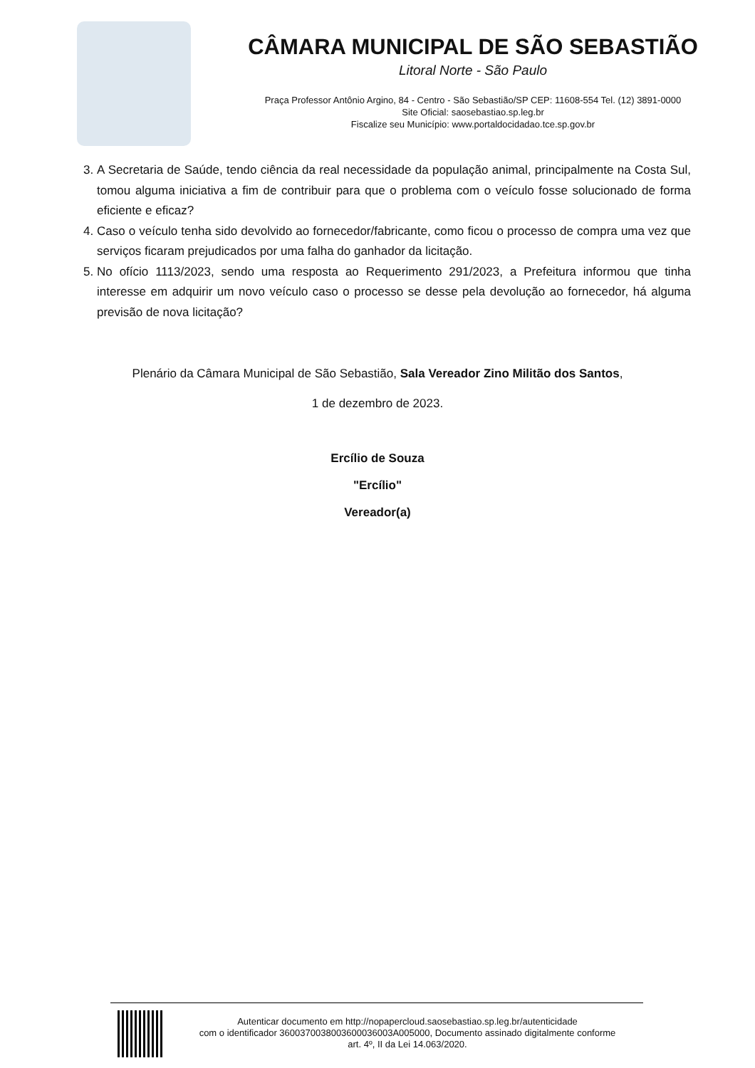CÂMARA MUNICIPAL DE SÃO SEBASTIÃO
Litoral Norte - São Paulo
Praça Professor Antônio Argino, 84 - Centro - São Sebastião/SP CEP: 11608-554 Tel. (12) 3891-0000
Site Oficial: saosebastiao.sp.leg.br
Fiscalize seu Município: www.portaldocidadao.tce.sp.gov.br
3. A Secretaria de Saúde, tendo ciência da real necessidade da população animal, principalmente na Costa Sul, tomou alguma iniciativa a fim de contribuir para que o problema com o veículo fosse solucionado de forma eficiente e eficaz?
4. Caso o veículo tenha sido devolvido ao fornecedor/fabricante, como ficou o processo de compra uma vez que serviços ficaram prejudicados por uma falha do ganhador da licitação.
5. No ofício 1113/2023, sendo uma resposta ao Requerimento 291/2023, a Prefeitura informou que tinha interesse em adquirir um novo veículo caso o processo se desse pela devolução ao fornecedor, há alguma previsão de nova licitação?
Plenário da Câmara Municipal de São Sebastião, Sala Vereador Zino Militão dos Santos,
1 de dezembro de 2023.
Ercílio de Souza
"Ercílio"
Vereador(a)
Autenticar documento em http://nopapercloud.saosebastiao.sp.leg.br/autenticidade
com o identificador 3600370038003600036003A005000, Documento assinado digitalmente conforme
art. 4º, II da Lei 14.063/2020.